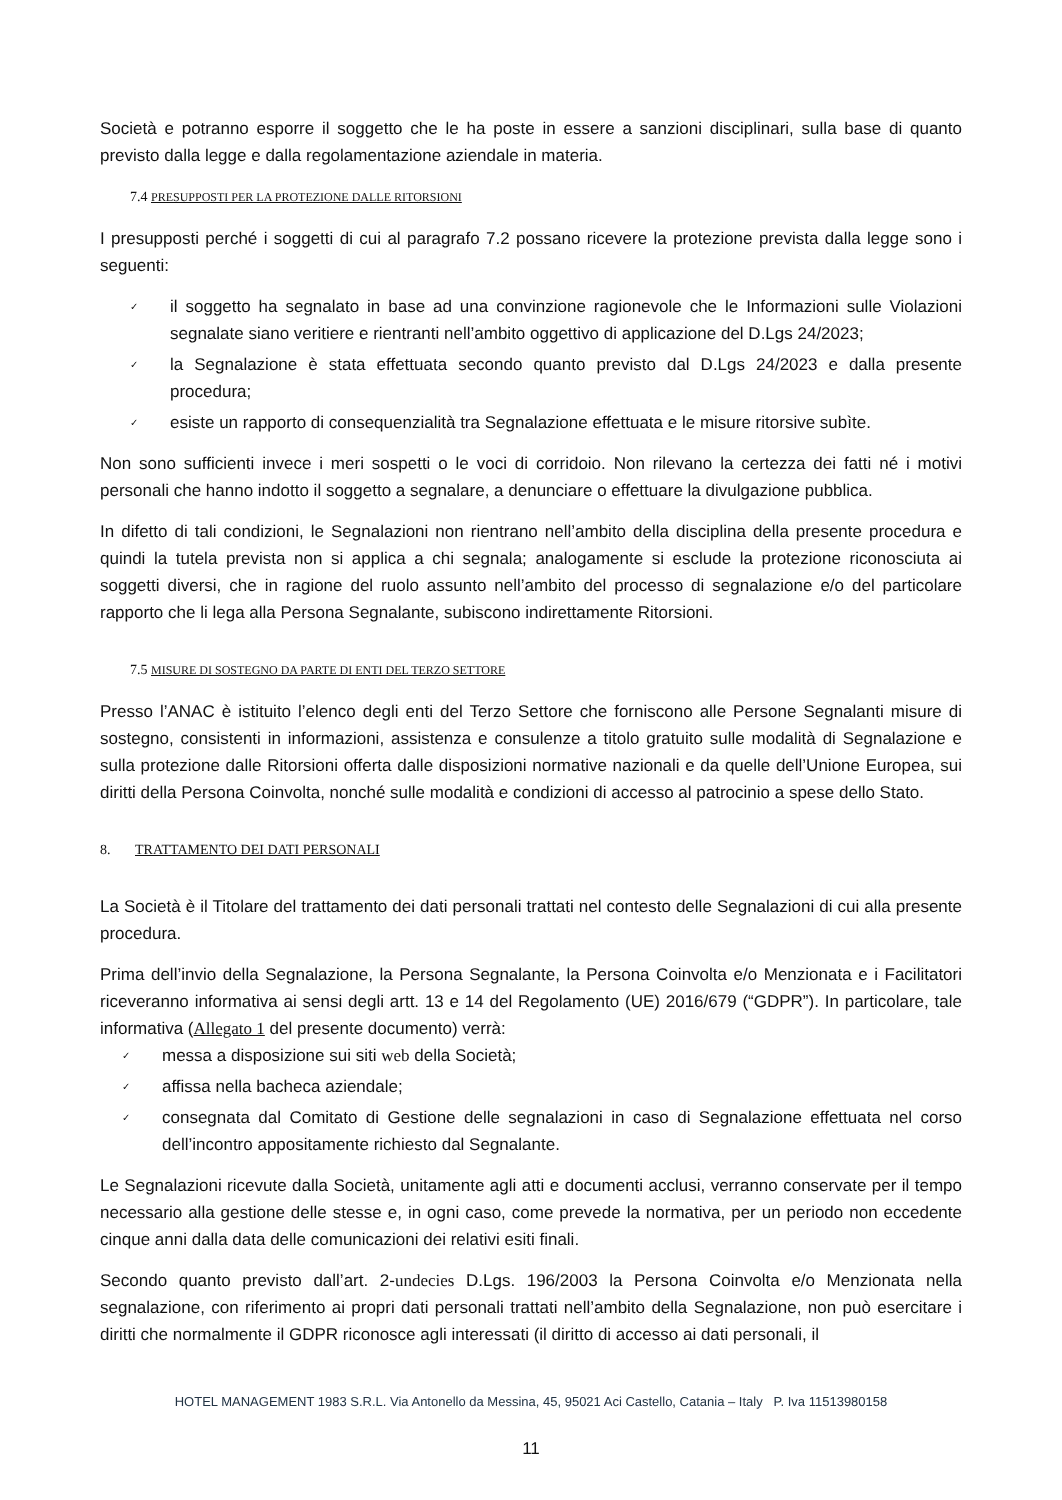Società e potranno esporre il soggetto che le ha poste in essere a sanzioni disciplinari, sulla base di quanto previsto dalla legge e dalla regolamentazione aziendale in materia.
7.4 PRESUPPOSTI PER LA PROTEZIONE DALLE RITORSIONI
I presupposti perché i soggetti di cui al paragrafo 7.2 possano ricevere la protezione prevista dalla legge sono i seguenti:
✓ il soggetto ha segnalato in base ad una convinzione ragionevole che le Informazioni sulle Violazioni segnalate siano veritiere e rientranti nell’ambito oggettivo di applicazione del D.Lgs 24/2023;
✓ la Segnalazione è stata effettuata secondo quanto previsto dal D.Lgs 24/2023 e dalla presente procedura;
✓ esiste un rapporto di consequenzialità tra Segnalazione effettuata e le misure ritorsive subìte.
Non sono sufficienti invece i meri sospetti o le voci di corridoio. Non rilevano la certezza dei fatti né i motivi personali che hanno indotto il soggetto a segnalare, a denunciare o effettuare la divulgazione pubblica.
In difetto di tali condizioni, le Segnalazioni non rientrano nell’ambito della disciplina della presente procedura e quindi la tutela prevista non si applica a chi segnala; analogamente si esclude la protezione riconosciuta ai soggetti diversi, che in ragione del ruolo assunto nell’ambito del processo di segnalazione e/o del particolare rapporto che li lega alla Persona Segnalante, subiscono indirettamente Ritorsioni.
7.5 MISURE DI SOSTEGNO DA PARTE DI ENTI DEL TERZO SETTORE
Presso l’ANAC è istituito l’elenco degli enti del Terzo Settore che forniscono alle Persone Segnalanti misure di sostegno, consistenti in informazioni, assistenza e consulenze a titolo gratuito sulle modalità di Segnalazione e sulla protezione dalle Ritorsioni offerta dalle disposizioni normative nazionali e da quelle dell’Unione Europea, sui diritti della Persona Coinvolta, nonché sulle modalità e condizioni di accesso al patrocinio a spese dello Stato.
8. TRATTAMENTO DEI DATI PERSONALI
La Società è il Titolare del trattamento dei dati personali trattati nel contesto delle Segnalazioni di cui alla presente procedura.
Prima dell’invio della Segnalazione, la Persona Segnalante, la Persona Coinvolta e/o Menzionata e i Facilitatori riceveranno informativa ai sensi degli artt. 13 e 14 del Regolamento (UE) 2016/679 (“GDPR”). In particolare, tale informativa (Allegato 1 del presente documento) verrà:
✓ messa a disposizione sui siti web della Società;
✓ affissa nella bacheca aziendale;
✓ consegnata dal Comitato di Gestione delle segnalazioni in caso di Segnalazione effettuata nel corso dell’incontro appositamente richiesto dal Segnalante.
Le Segnalazioni ricevute dalla Società, unitamente agli atti e documenti acclusi, verranno conservate per il tempo necessario alla gestione delle stesse e, in ogni caso, come prevede la normativa, per un periodo non eccedente cinque anni dalla data delle comunicazioni dei relativi esiti finali.
Secondo quanto previsto dall’art. 2-undecies D.Lgs. 196/2003 la Persona Coinvolta e/o Menzionata nella segnalazione, con riferimento ai propri dati personali trattati nell’ambito della Segnalazione, non può esercitare i diritti che normalmente il GDPR riconosce agli interessati (il diritto di accesso ai dati personali, il
HOTEL MANAGEMENT 1983 S.R.L. Via Antonello da Messina, 45, 95021 Aci Castello, Catania – Italy P. Iva 11513980158
11